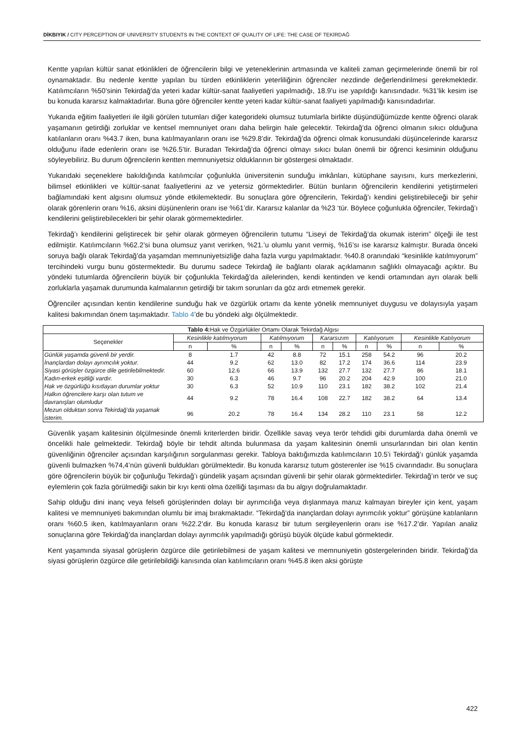DİKBIYIK / CITY PERCEPTION OF UNIVERSITY STUDENTS IN THE CONTEXT OF QUALITY OF LIFE: THE CASE OF TEKİRDAĞ
Kentte yapılan kültür sanat etkinlikleri de öğrencilerin bilgi ve yeteneklerinin artmasında ve kaliteli zaman geçirmelerinde önemli bir rol oynamaktadır. Bu nedenle kentte yapılan bu türden etkinliklerin yeterliliğinin öğrenciler nezdinde değerlendirilmesi gerekmektedir. Katılımcıların %50’sinin Tekirdağ’da yeteri kadar kültür-sanat faaliyetleri yapılmadığı, 18.9’u ise yapıldığı kanısındadır. %31’lik kesim ise bu konuda kararsız kalmaktadırlar. Buna göre öğrenciler kentte yeteri kadar kültür-sanat faaliyeti yapılmadığı kanısındadırlar.
Yukarıda eğitim faaliyetleri ile ilgili görülen tutumları diğer kategorideki olumsuz tutumlarla birlikte düşündüğümüzde kentte öğrenci olarak yaşamanın getirdiği zorluklar ve kentsel memnuniyet oranı daha belirgin hale gelecektir. Tekirdağ’da öğrenci olmanın sıkıcı olduğuna katılanların oranı %43.7 iken, buna katılmayanların oranı ise %29.8’dir. Tekirdağ’da öğrenci olmak konusundaki düşüncelerinde kararsız olduğunu ifade edenlerin oranı ise %26.5’tir. Buradan Tekirdağ’da öğrenci olmayı sıkıcı bulan önemli bir öğrenci kesiminin olduğunu söyleyebiliriz. Bu durum öğrencilerin kentten memnuniyetsiz olduklarının bir göstergesi olmaktadır.
Yukarıdaki seçeneklere bakıldığında katılımcılar çoğunlukla üniversitenin sunduğu imkânları, kütüphane sayısını, kurs merkezlerini, bilimsel etkinlikleri ve kültür-sanat faaliyetlerini az ve yetersiz görmektedirler. Bütün bunların öğrencilerin kendilerini yetiştirmeleri bağlamındaki kent algısını olumsuz yönde etkilemektedir. Bu sonuçlara göre öğrencilerin, Tekirdağ’ı kendini geliştirebileceği bir şehir olarak görenlerin oranı %16, aksini düşünenlerin oranı ise %61’dir. Kararsız kalanlar da %23 ‘tür. Böylece çoğunlukla öğrenciler, Tekirdağ’ı kendilerini geliştirebilecekleri bir şehir olarak görmemektedirler.
Tekirdağ’ı kendilerini geliştirecek bir şehir olarak görmeyen öğrencilerin tutumu “Liseyi de Tekirdağ’da okumak isterim” ölçeği ile test edilmiştir. Katılımcıların %62.2’si buna olumsuz yanıt verirken, %21.’u olumlu yanıt vermiş, %16’sı ise kararsız kalmıştır. Burada önceki soruya bağlı olarak Tekirdağ’da yaşamdan memnuniyetsizliğe daha fazla vurgu yapılmaktadır. %40.8 oranındaki “kesinlikle katılmıyorum” tercihindeki vurgu bunu göstermektedir. Bu durumu sadece Tekirdağ ile bağlantı olarak açıklamanın sağlıklı olmayacağı açıktır. Bu yöndeki tutumlarda öğrencilerin büyük bir çoğunlukla Tekirdağ’da ailelerinden, kendi kentinden ve kendi ortamından ayrı olarak belli zorluklarla yaşamak durumunda kalmalarının getirdiği bir takım sorunları da göz ardı etmemek gerekir.
Öğrenciler açısından kentin kendilerine sunduğu hak ve özgürlük ortamı da kente yönelik memnuniyet duygusu ve dolayısıyla yaşam kalitesi bakımından önem taşımaktadır. Tablo 4’de bu yöndeki algı ölçülmektedir.
| Tablo 4: Hak ve Özgürlükler Ortamı Olarak Tekirdağ Algısı | | | | | | | | | | |
| --- | --- | --- | --- | --- | --- | --- | --- | --- | --- | --- |
| Seçenekler | Kesinlikle katılmıyorum | | Katılmıyorum | | Kararsızım | | Katılıyorum | | Kesinlikle Katılıyorum | |
| | n | % | n | % | n | % | n | % | n | % |
| Günlük yaşamda güvenli bir yerdir. | 8 | 1.7 | 42 | 8.8 | 72 | 15.1 | 258 | 54.2 | 96 | 20.2 |
| İnançlardan dolayı ayrımcılık yoktur. | 44 | 9.2 | 62 | 13.0 | 82 | 17.2 | 174 | 36.6 | 114 | 23.9 |
| Siyasi görüşler özgürce dile getirilebilmektedir. | 60 | 12.6 | 66 | 13.9 | 132 | 27.7 | 132 | 27.7 | 86 | 18.1 |
| Kadın-erkek eşitliği vardır. | 30 | 6.3 | 46 | 9.7 | 96 | 20.2 | 204 | 42.9 | 100 | 21.0 |
| Hak ve özgürlüğü kısıtlayan durumlar yoktur | 30 | 6.3 | 52 | 10.9 | 110 | 23.1 | 182 | 38.2 | 102 | 21.4 |
| Halkın öğrencilere karşı olan tutum ve davranışları olumludur | 44 | 9.2 | 78 | 16.4 | 108 | 22.7 | 182 | 38.2 | 64 | 13.4 |
| Mezun olduktan sonra Tekirdağ’da yaşamak isterim. | 96 | 20.2 | 78 | 16.4 | 134 | 28.2 | 110 | 23.1 | 58 | 12.2 |
Güvenlik yaşam kalitesinin ölçülmesinde önemli kriterlerden biridir. Özellikle savaş veya terör tehdidi gibi durumlarda daha önemli ve öncelikli hale gelmektedir. Tekirdağ böyle bir tehdit altında bulunmasa da yaşam kalitesinin önemli unsurlarından biri olan kentin güvenliğinin öğrenciler açısından karşılığının sorgulanması gerekir. Tabloya baktığımızda katılımcıların 10.5’i Tekirdağ’ı günlük yaşamda güvenli bulmazken %74,4’nün güvenli buldukları görülmektedir. Bu konuda kararsız tutum gösterenler ise %15 civarındadır. Bu sonuçlara göre öğrencilerin büyük bir çoğunluğu Tekirdağ’ı gündelik yaşam açısından güvenli bir şehir olarak görmektedirler. Tekirdağ’ın terör ve suç eylemlerin çok fazla görülmediği sakin bir kıyı kenti olma özelliği taşıması da bu algıyı doğrulamaktadır.
Sahip olduğu dini inanç veya felsefi görüşlerinden dolayı bir ayrımcılığa veya dışlanmaya maruz kalmayan bireyler için kent, yaşam kalitesi ve memnuniyeti bakımından olumlu bir imaj bırakmaktadır. “Tekirdağ’da inançlardan dolayı ayrımcılık yoktur” görüşüne katılanların oranı %60.5 iken, katılmayanların oranı %22.2’dir. Bu konuda karasız bir tutum sergileyenlerin oranı ise %17.2’dir. Yapılan analiz sonuçlarına göre Tekirdağ’da inançlardan dolayı ayrımcılık yapılmadığı görüşü büyük ölçüde kabul görmektedir.
Kent yaşamında siyasal görüşlerin özgürce dile getirilebilmesi de yaşam kalitesi ve memnuniyetin göstergelerinden biridir. Tekirdağ’da siyasi görüşlerin özgürce dile getirilebildiği kanısında olan katılımcıların oranı %45.8 iken aksi görüşte
422